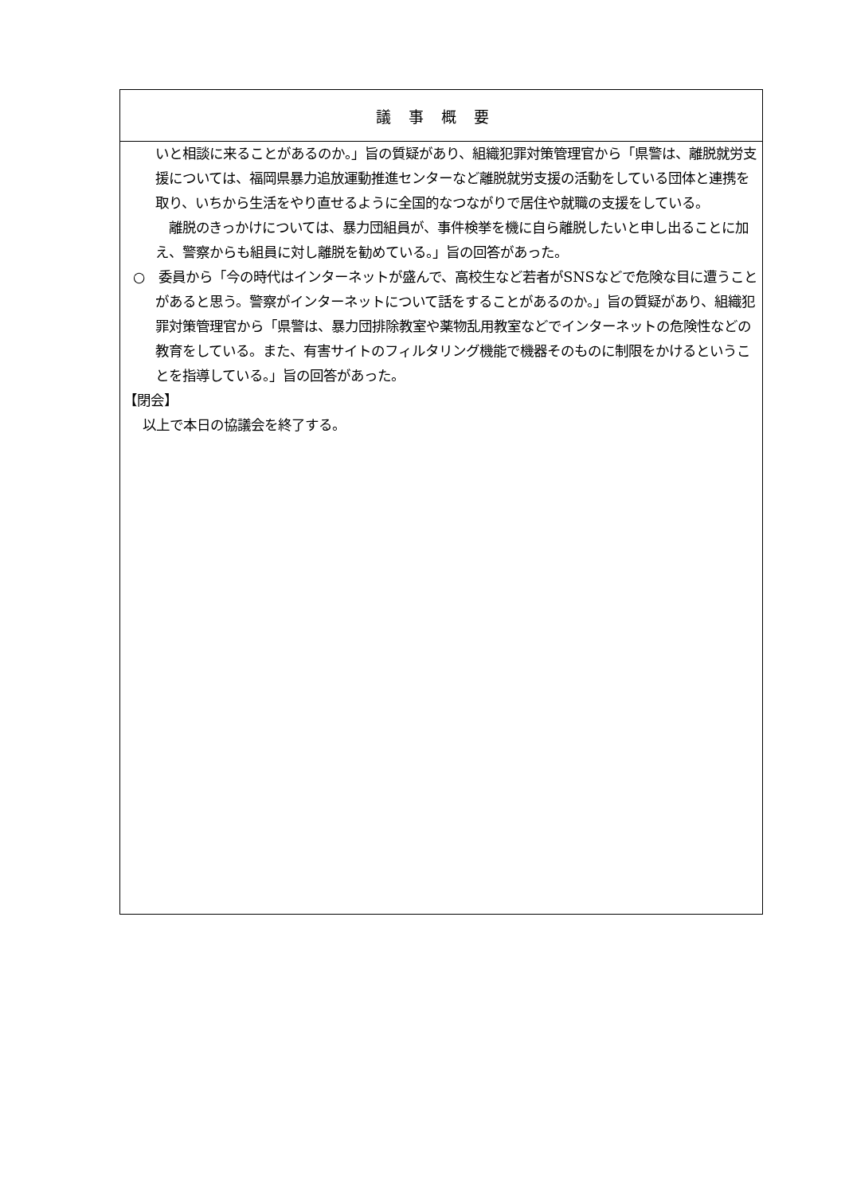| 議事概要 |
| --- |
| いと相談に来ることがあるのか。」旨の質疑があり、組織犯罪対策管理官から「県警は、離脱就労支援については、福岡県暴力追放運動推進センターなど離脱就労支援の活動をしている団体と連携を取り、いちから生活をやり直せるように全国的なつながりで居住や就職の支援をしている。 離脱のきっかけについては、暴力団組員が、事件検挙を機に自ら離脱したいと申し出ることに加え、警察からも組員に対し離脱を勧めている。」旨の回答があった。 ○ 委員から「今の時代はインターネットが盛んで、高校生など若者がSNSなどで危険な目に遭うことがあると思う。警察がインターネットについて話をすることがあるのか。」旨の質疑があり、組織犯罪対策管理官から「県警は、暴力団排除教室や薬物乱用教室などでインターネットの危険性などの教育をしている。また、有害サイトのフィルタリング機能で機器そのものに制限をかけるということを指導している。」旨の回答があった。 【閉会】 以上で本日の協議会を終了する。 |